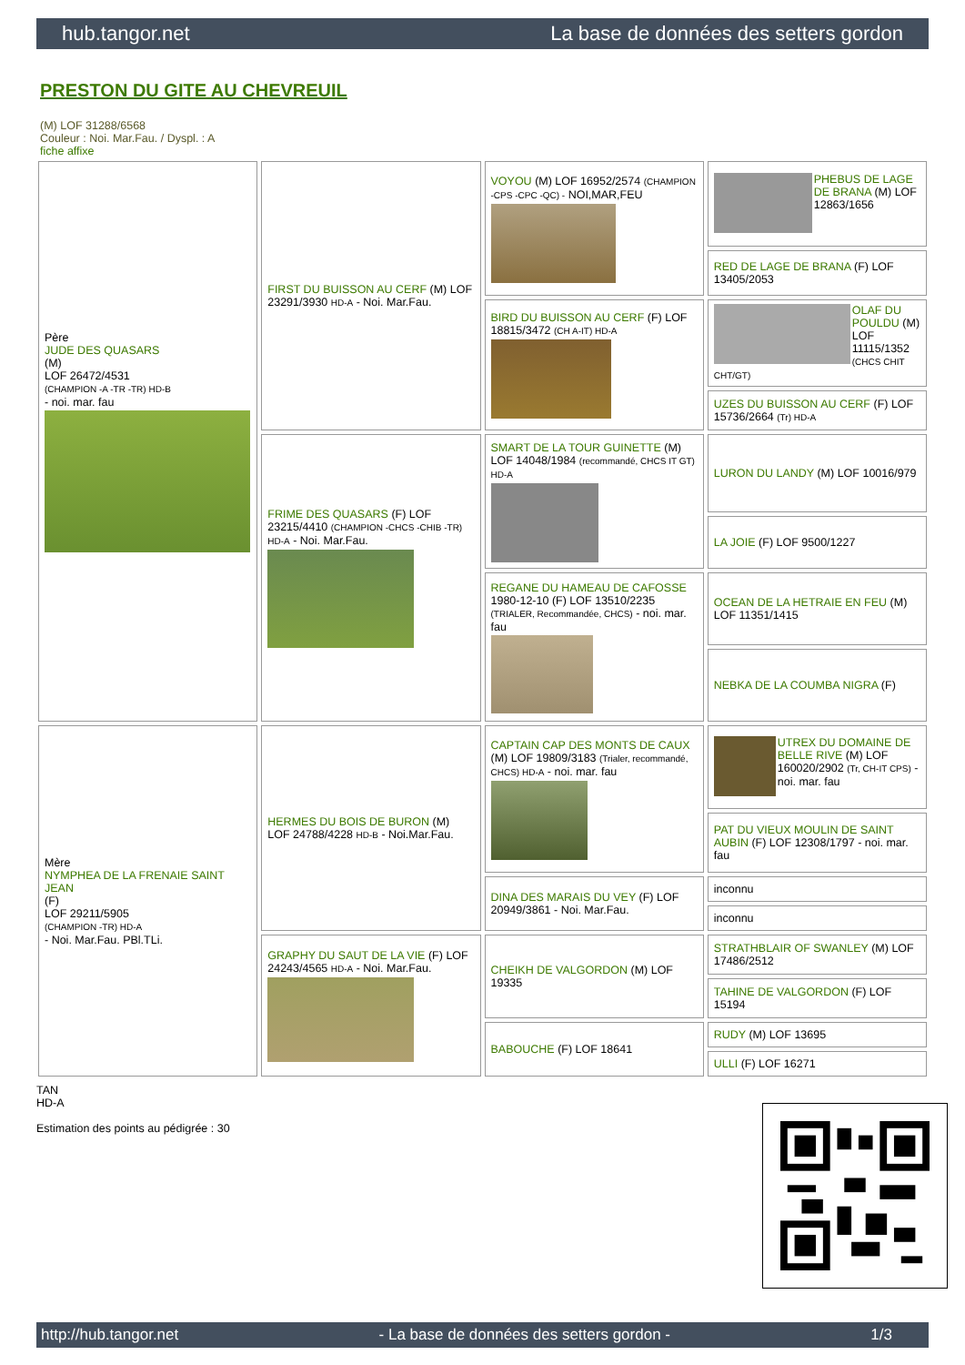hub.tangor.net La base de données des setters gordon
PRESTON DU GITE AU CHEVREUIL
(M) LOF 31288/6568
Couleur : Noi. Mar.Fau. / Dyspl. : A
fiche affixe
| Père JUDE DES QUASARS (M) LOF 26472/4531 (CHAMPION -A -TR -TR) HD-B - noi. mar. fau | FIRST DU BUISSON AU CERF (M) LOF 23291/3930 HD-A - Noi. Mar.Fau. | VOYOU (M) LOF 16952/2574 (CHAMPION -CPS -CPC -QC) - NOI,MAR,FEU | PHEBUS DE LAGE DE BRANA (M) LOF 12863/1656 |
| | | | RED DE LAGE DE BRANA (F) LOF 13405/2053 |
| | | BIRD DU BUISSON AU CERF (F) LOF 18815/3472 (CH A-IT) HD-A | OLAF DU POULDU (M) LOF 11115/1352 (CHCS CHIT CHT/GT) |
| | | | UZES DU BUISSON AU CERF (F) LOF 15736/2664 (Tr) HD-A |
| | FRIME DES QUASARS (F) LOF 23215/4410 (CHAMPION -CHCS -CHIB -TR) HD-A - Noi. Mar.Fau. | SMART DE LA TOUR GUINETTE (M) LOF 14048/1984 (recommandé, CHCS IT GT) HD-A | LURON DU LANDY (M) LOF 10016/979 |
| | | | LA JOIE (F) LOF 9500/1227 |
| | | REGANE DU HAMEAU DE CAFOSSE 1980-12-10 (F) LOF 13510/2235 (TRIALER, Recommandée, CHCS) - noi. mar. fau | OCEAN DE LA HETRAIE EN FEU (M) LOF 11351/1415 |
| | | | NEBKA DE LA COUMBA NIGRA (F) |
| Mère NYMPHEA DE LA FRENAIE SAINT JEAN (F) LOF 29211/5905 (CHAMPION -TR) HD-A - Noi. Mar.Fau. PBl.TLi. | HERMES DU BOIS DE BURON (M) LOF 24788/4228 HD-B - Noi.Mar.Fau. | CAPTAIN CAP DES MONTS DE CAUX (M) LOF 19809/3183 (Trialer, recommandé, CHCS) HD-A - noi. mar. fau | UTREX DU DOMAINE DE BELLE RIVE (M) LOF 160020/2902 (Tr, CH-IT CPS) - noi. mar. fau |
| | | | PAT DU VIEUX MOULIN DE SAINT AUBIN (F) LOF 12308/1797 - noi. mar. fau |
| | | DINA DES MARAIS DU VEY (F) LOF 20949/3861 - Noi. Mar.Fau. | inconnu |
| | | | inconnu |
| | GRAPHY DU SAUT DE LA VIE (F) LOF 24243/4565 HD-A - Noi. Mar.Fau. | CHEIKH DE VALGORDON (M) LOF 19335 | STRATHBLAIR OF SWANLEY (M) LOF 17486/2512 |
| | | | TAHINE DE VALGORDON (F) LOF 15194 |
| | | BABOUCHE (F) LOF 18641 | RUDY (M) LOF 13695 |
| | | | ULLI (F) LOF 16271 |
TAN
HD-A
Estimation des points au pédigrée : 30
http://hub.tangor.net - La base de données des setters gordon - 1/3